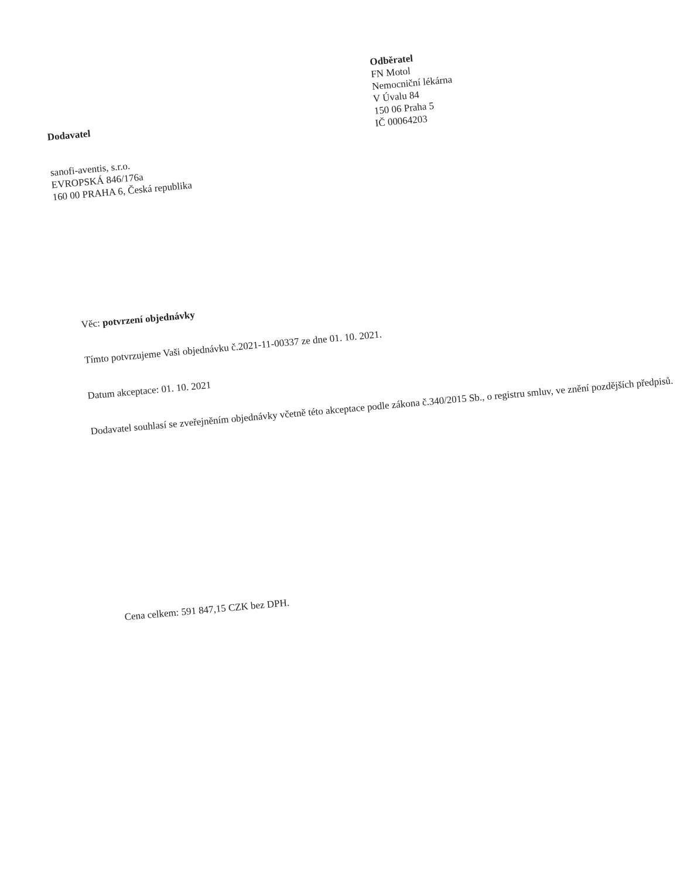Dodavatel
sanofi-aventis, s.r.o.
EVROPSKÁ 846/176a
160 00 PRAHA 6, Česká republika
Odběratel
FN Motol
Nemocniční lékárna
V Úvalu 84
150 06 Praha 5
IČ 00064203
Věc: potvrzení objednávky
Tímto potvrzujeme Vaši objednávku č.2021-11-00337 ze dne 01. 10. 2021.
Datum akceptace: 01. 10. 2021
Dodavatel souhlasí se zveřejněním objednávky včetně této akceptace podle zákona č.340/2015 Sb., o registru smluv, ve znění pozdějších předpisů.
Cena celkem: 591 847,15 CZK bez DPH.